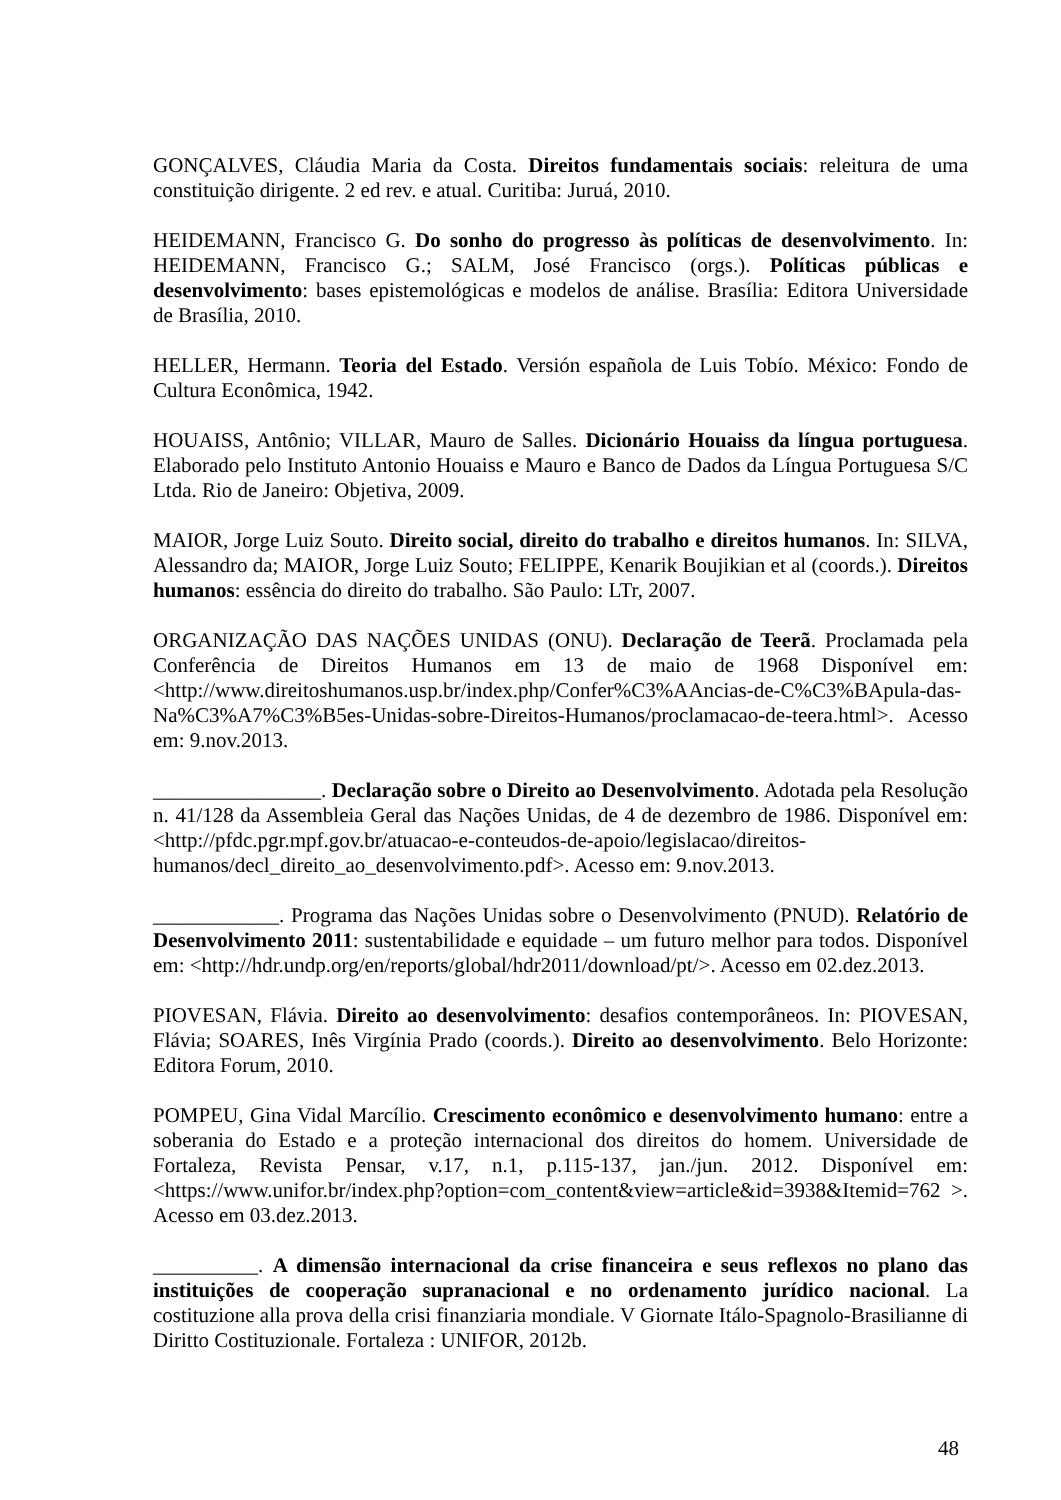GONÇALVES, Cláudia Maria da Costa. Direitos fundamentais sociais: releitura de uma constituição dirigente. 2 ed rev. e atual. Curitiba: Juruá, 2010.
HEIDEMANN, Francisco G. Do sonho do progresso às políticas de desenvolvimento. In: HEIDEMANN, Francisco G.; SALM, José Francisco (orgs.). Políticas públicas e desenvolvimento: bases epistemológicas e modelos de análise. Brasília: Editora Universidade de Brasília, 2010.
HELLER, Hermann. Teoria del Estado. Versión española de Luis Tobío. México: Fondo de Cultura Econômica, 1942.
HOUAISS, Antônio; VILLAR, Mauro de Salles. Dicionário Houaiss da língua portuguesa. Elaborado pelo Instituto Antonio Houaiss e Mauro e Banco de Dados da Língua Portuguesa S/C Ltda. Rio de Janeiro: Objetiva, 2009.
MAIOR, Jorge Luiz Souto. Direito social, direito do trabalho e direitos humanos. In: SILVA, Alessandro da; MAIOR, Jorge Luiz Souto; FELIPPE, Kenarik Boujikian et al (coords.). Direitos humanos: essência do direito do trabalho. São Paulo: LTr, 2007.
ORGANIZAÇÃO DAS NAÇÕES UNIDAS (ONU). Declaração de Teerã. Proclamada pela Conferência de Direitos Humanos em 13 de maio de 1968 Disponível em: <http://www.direitoshumanos.usp.br/index.php/Confer%C3%AAncias-de-C%C3%BApula-das-Na%C3%A7%C3%B5es-Unidas-sobre-Direitos-Humanos/proclamacao-de-teera.html>. Acesso em: 9.nov.2013.
________________. Declaração sobre o Direito ao Desenvolvimento. Adotada pela Resolução n. 41/128 da Assembleia Geral das Nações Unidas, de 4 de dezembro de 1986. Disponível em: <http://pfdc.pgr.mpf.gov.br/atuacao-e-conteudos-de-apoio/legislacao/direitos-humanos/decl_direito_ao_desenvolvimento.pdf>. Acesso em: 9.nov.2013.
____________. Programa das Nações Unidas sobre o Desenvolvimento (PNUD). Relatório de Desenvolvimento 2011: sustentabilidade e equidade – um futuro melhor para todos. Disponível em: <http://hdr.undp.org/en/reports/global/hdr2011/download/pt/>. Acesso em 02.dez.2013.
PIOVESAN, Flávia. Direito ao desenvolvimento: desafios contemporâneos. In: PIOVESAN, Flávia; SOARES, Inês Virgínia Prado (coords.). Direito ao desenvolvimento. Belo Horizonte: Editora Forum, 2010.
POMPEU, Gina Vidal Marcílio. Crescimento econômico e desenvolvimento humano: entre a soberania do Estado e a proteção internacional dos direitos do homem. Universidade de Fortaleza, Revista Pensar, v.17, n.1, p.115-137, jan./jun. 2012. Disponível em: <https://www.unifor.br/index.php?option=com_content&view=article&id=3938&Itemid=762 >. Acesso em 03.dez.2013.
__________. A dimensão internacional da crise financeira e seus reflexos no plano das instituições de cooperação supranacional e no ordenamento jurídico nacional. La costituzione alla prova della crisi finanziaria mondiale. V Giornate Itálo-Spagnolo-Brasilianne di Diritto Costituzionale. Fortaleza : UNIFOR, 2012b.
48